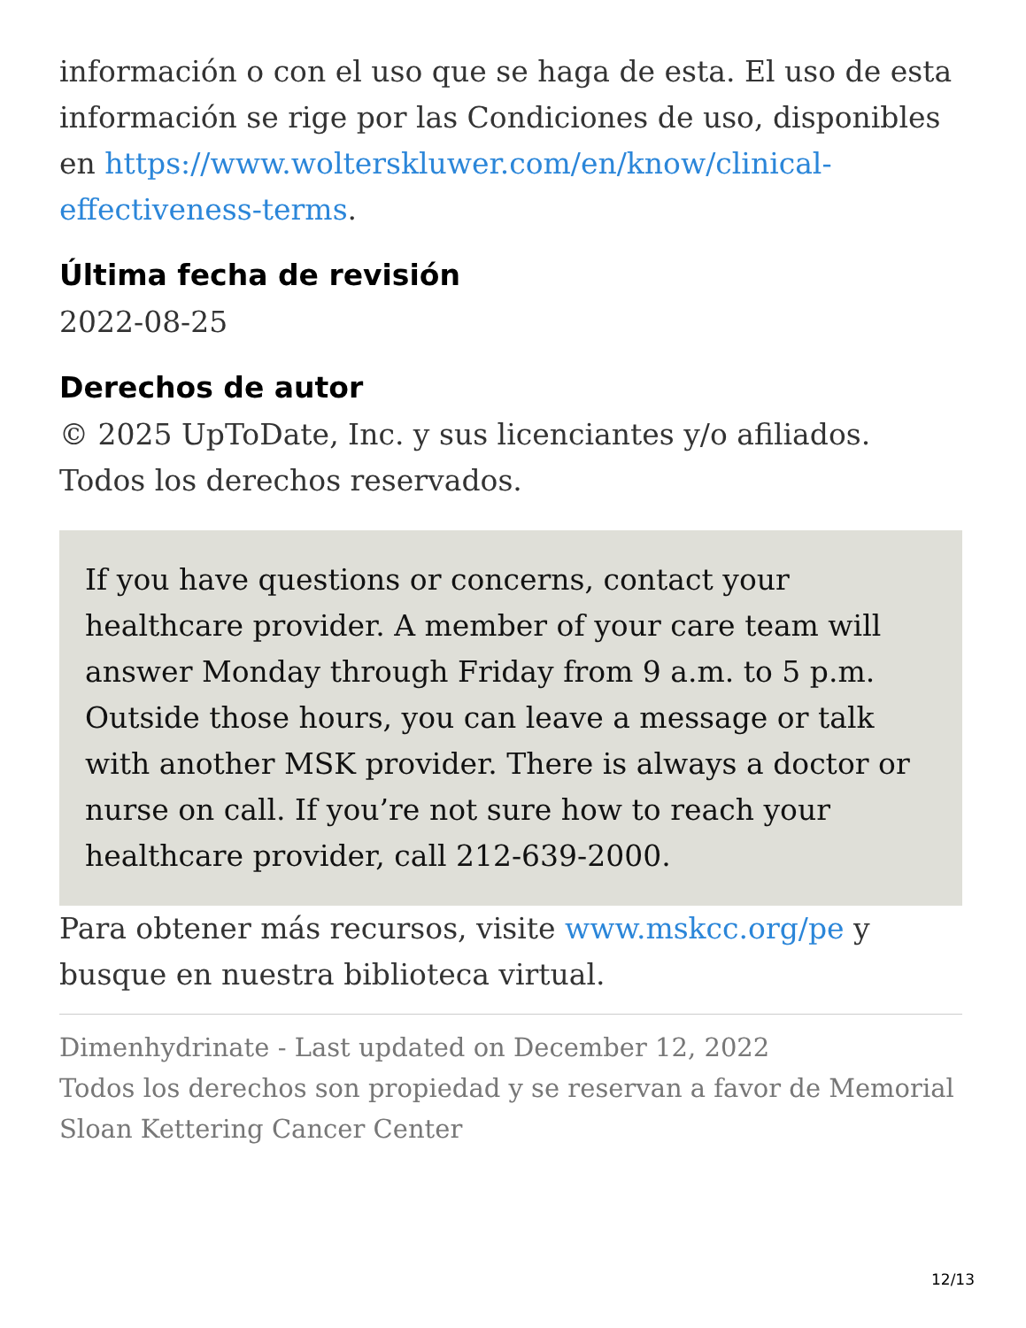información o con el uso que se haga de esta. El uso de esta información se rige por las Condiciones de uso, disponibles en https://www.wolterskluwer.com/en/know/clinical-effectiveness-terms.
Última fecha de revisión
2022-08-25
Derechos de autor
© 2025 UpToDate, Inc. y sus licenciantes y/o afiliados. Todos los derechos reservados.
If you have questions or concerns, contact your healthcare provider. A member of your care team will answer Monday through Friday from 9 a.m. to 5 p.m. Outside those hours, you can leave a message or talk with another MSK provider. There is always a doctor or nurse on call. If you’re not sure how to reach your healthcare provider, call 212-639-2000.
Para obtener más recursos, visite www.mskcc.org/pe y busque en nuestra biblioteca virtual.
Dimenhydrinate - Last updated on December 12, 2022
Todos los derechos son propiedad y se reservan a favor de Memorial Sloan Kettering Cancer Center
12/13